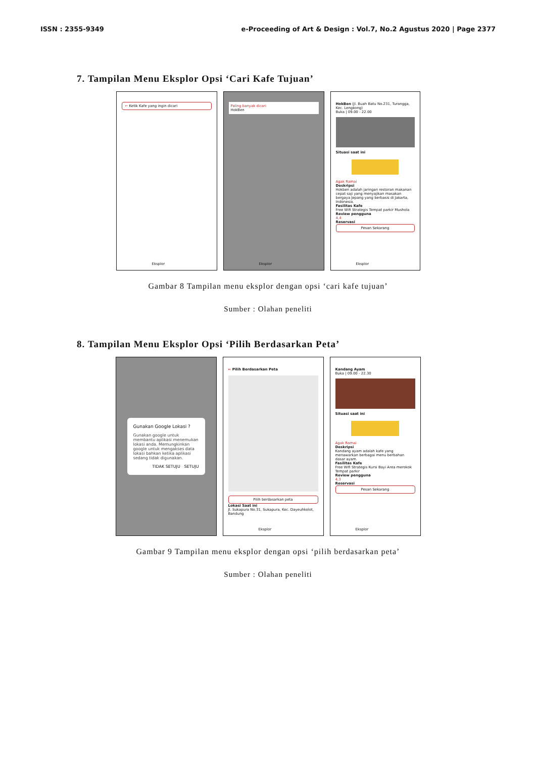ISSN : 2355-9349 e-Proceeding of Art & Design : Vol.7, No.2 Agustus 2020 | Page 2377
7. Tampilan Menu Eksplor Opsi ‘Cari Kafe Tujuan’
← Ketik Kafe yang ingin dicari
Eksplor
Paling banyak dicari
HokBen
Eksplor
HokBen (Jl. Buah Batu No.231, Turangga, Kec. Lengkong)
Buka | 09.00 - 22.00
Situasi saat ini
Agak Ramai
Deskripsi
Hokben adalah jaringan restoran makanan cepat saji yang menyajikan masakan bergaya Jepang yang berbasis di Jakarta, Indonesia.
Fasilitas Kafe
Free Wifi Strategis Tempat parkir Mushola
Review pengguna
4,4
Reservasi
Pesan Sekarang
Eksplor
Gambar 8 Tampilan menu eksplor dengan opsi ‘cari kafe tujuan’
Sumber : Olahan peneliti
8. Tampilan Menu Eksplor Opsi ‘Pilih Berdasarkan Peta’
Gunakan Google Lokasi ?
Gunakan google untuk membantu aplikasi menemukan lokasi anda. Memungkinkan google untuk mengakses data lokasi bahkan ketika aplikasi sedang tidak digunakan.
TIDAK SETUJU SETUJU
← Pilih Berdasarkan Peta
Pilih berdasarkan peta
Lokasi Saat ini
Jl. Sukapura No.31, Sukapura, Kec. Dayeuhkolot, Bandung
Eksplor
Kandang Ayam
Buka | 09.00 - 22.30
Situasi saat ini
Agak Ramai
Deskripsi
Kandang ayam adalah kafe yang menawarkan berbagai menu berbahan dasar ayam.
Fasilitas Kafe
Free Wifi Strategis Kursi Bayi Area merokok Tempat parkir
Review pengguna
4,3
Reservasi
Pesan Sekarang
Eksplor
Gambar 9 Tampilan menu eksplor dengan opsi ‘pilih berdasarkan peta’
Sumber : Olahan peneliti